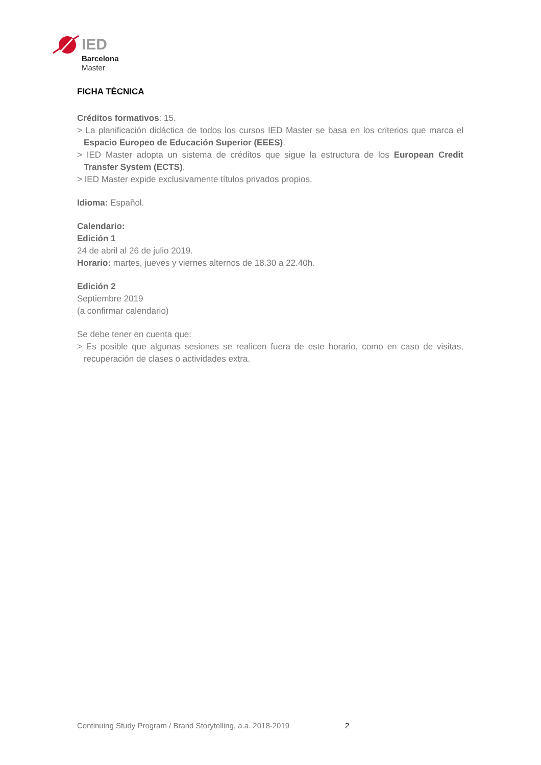IED
Barcelona
Master
FICHA TÉCNICA
Créditos formativos: 15.
> La planificación didáctica de todos los cursos IED Master se basa en los criterios que marca el Espacio Europeo de Educación Superior (EEES).
> IED Master adopta un sistema de créditos que sigue la estructura de los European Credit Transfer System (ECTS).
> IED Master expide exclusivamente títulos privados propios.
Idioma: Español.
Calendario:
Edición 1
24 de abril al 26 de julio 2019.
Horario: martes, jueves y viernes alternos de 18.30 a 22.40h.
Edición 2
Septiembre 2019
(a confirmar calendario)
Se debe tener en cuenta que:
> Es posible que algunas sesiones se realicen fuera de este horario, como en caso de visitas, recuperación de clases o actividades extra.
Continuing Study Program / Brand Storytelling, a.a. 2018-2019
2